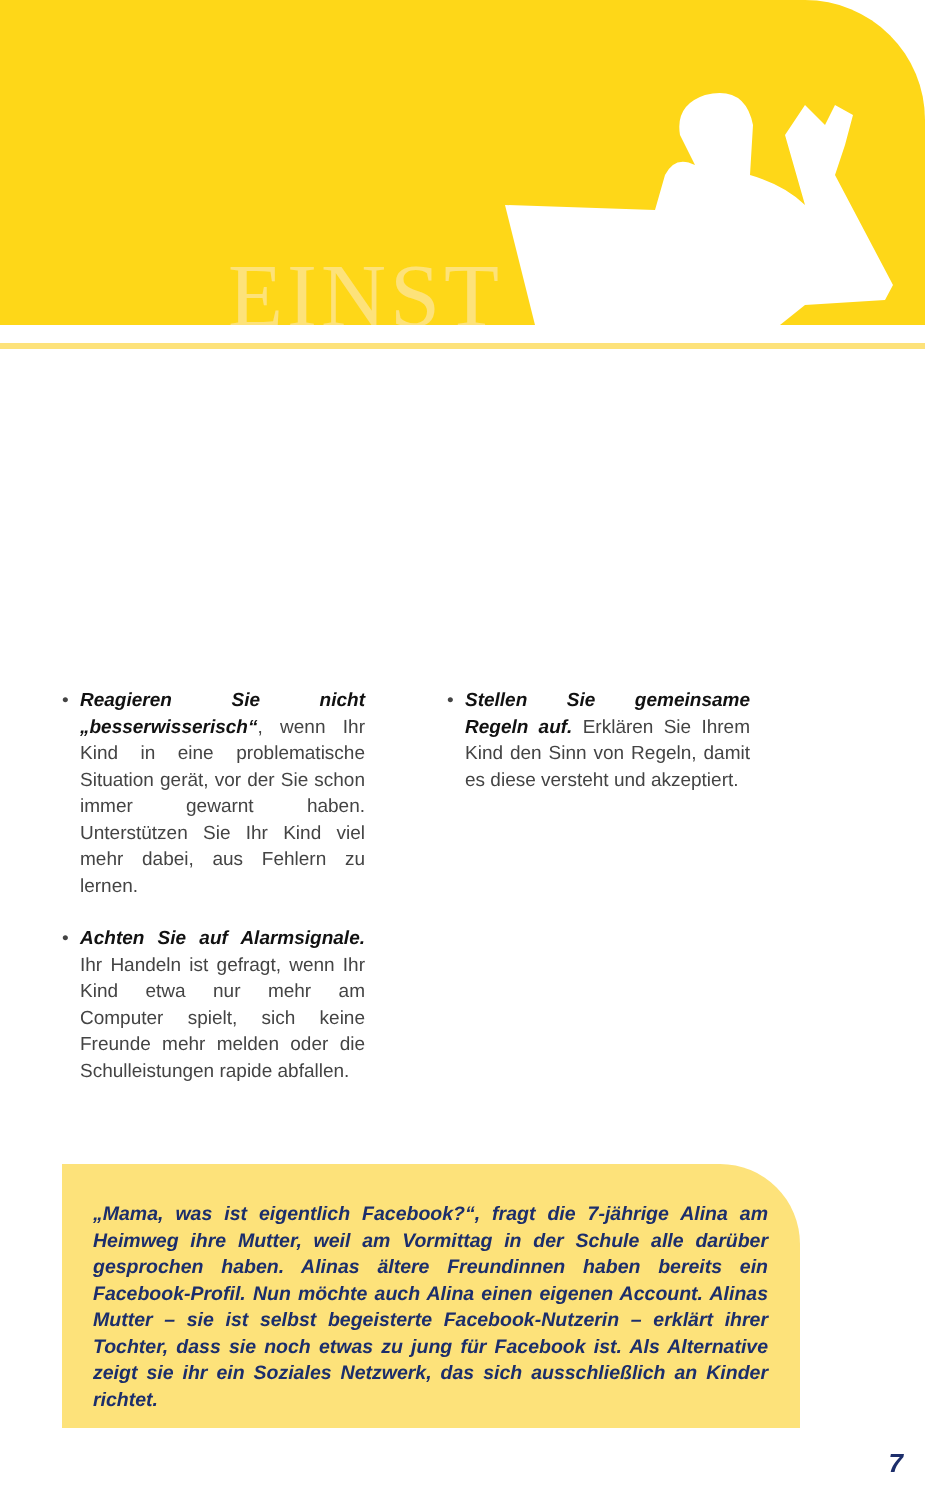EINST
• Reagieren Sie nicht „besserwisserisch“, wenn Ihr Kind in eine problematische Situation gerät, vor der Sie schon immer gewarnt haben. Unterstützen Sie Ihr Kind viel mehr dabei, aus Fehlern zu lernen.
• Achten Sie auf Alarmsignale. Ihr Handeln ist gefragt, wenn Ihr Kind etwa nur mehr am Computer spielt, sich keine Freunde mehr melden oder die Schulleistungen rapide abfallen.
• Stellen Sie gemeinsame Regeln auf. Erklären Sie Ihrem Kind den Sinn von Regeln, damit es diese versteht und akzeptiert.
„Mama, was ist eigentlich Facebook?“, fragt die 7-jährige Alina am Heimweg ihre Mutter, weil am Vormittag in der Schule alle darüber gesprochen haben. Alinas ältere Freundinnen haben bereits ein Facebook-Profil. Nun möchte auch Alina einen eigenen Account. Alinas Mutter – sie ist selbst begeisterte Facebook-Nutzerin – erklärt ihrer Tochter, dass sie noch etwas zu jung für Facebook ist. Als Alternative zeigt sie ihr ein Soziales Netzwerk, das sich ausschließlich an Kinder richtet.
7